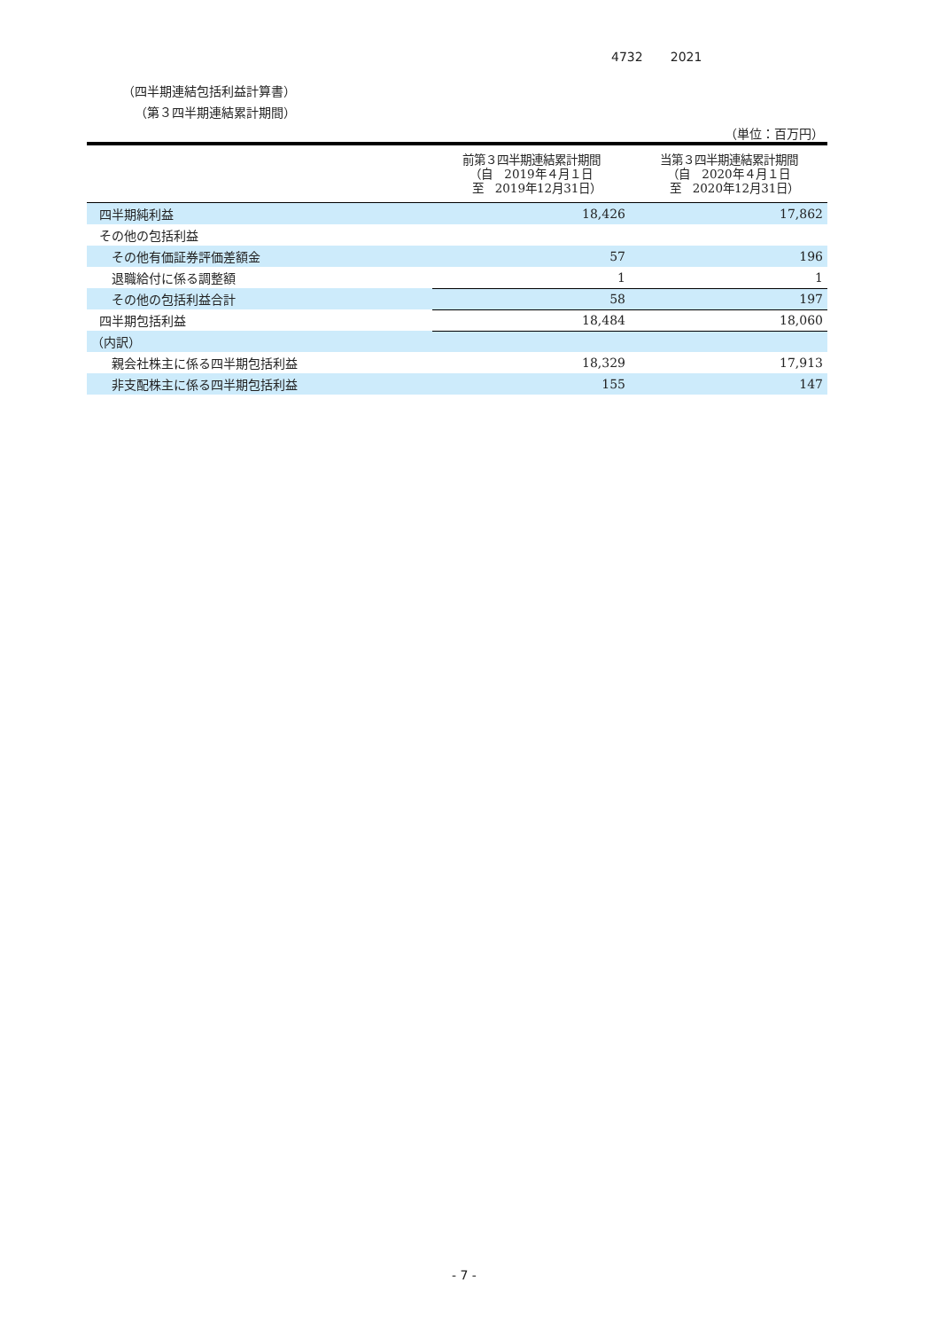4732 2021
（四半期連結包括利益計算書）
（第３四半期連結累計期間）
（単位：百万円）
| | 前第３四半期連結累計期間 （自 2019年４月１日 至 2019年12月31日） | 当第３四半期連結累計期間 （自 2020年４月１日 至 2020年12月31日） |
| --- | --- | --- |
| 四半期純利益 | 18,426 | 17,862 |
| その他の包括利益 | | |
| その他有価証券評価差額金 | 57 | 196 |
| 退職給付に係る調整額 | 1 | 1 |
| その他の包括利益合計 | 58 | 197 |
| 四半期包括利益 | 18,484 | 18,060 |
| （内訳） | | |
| 親会社株主に係る四半期包括利益 | 18,329 | 17,913 |
| 非支配株主に係る四半期包括利益 | 155 | 147 |
- 7 -